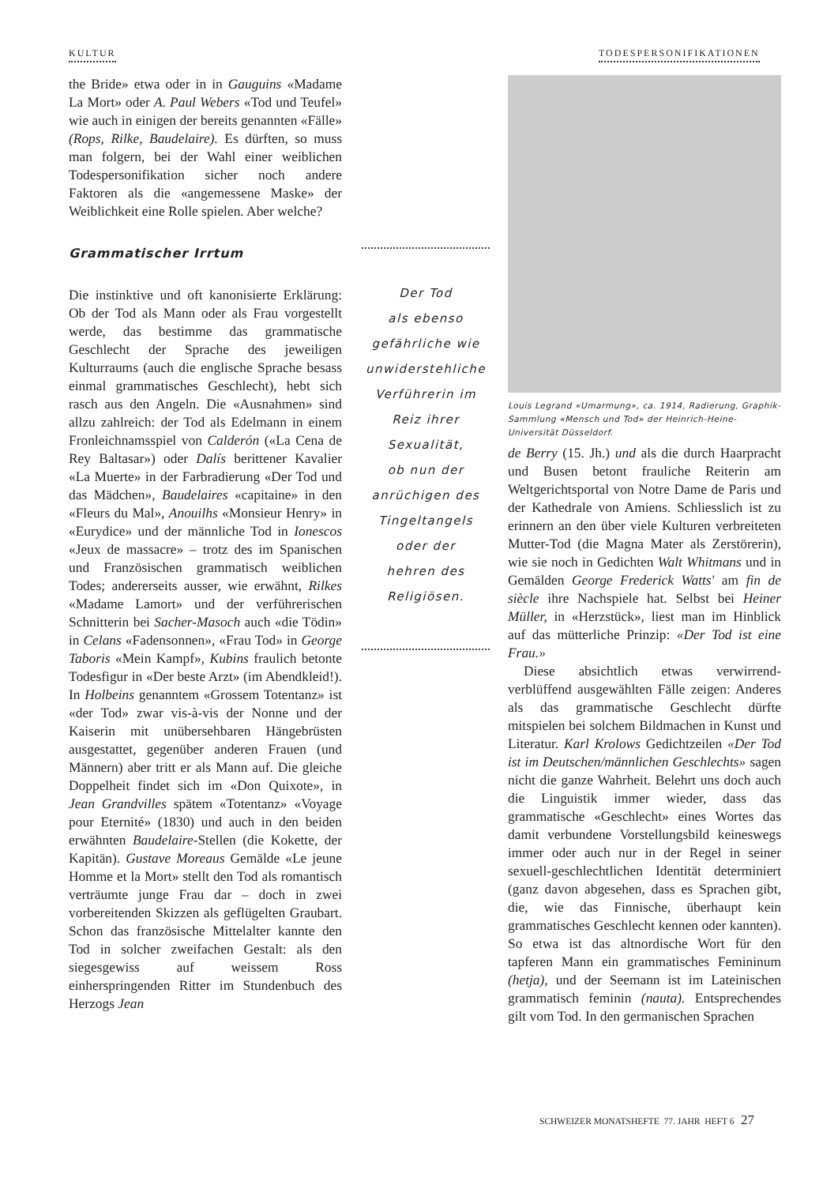KULTUR TODESPERSONIFIKATIONEN
the Bride» etwa oder in in Gauguins «Madame La Mort» oder A. Paul Webers «Tod und Teufel» wie auch in einigen der bereits genannten «Fälle» (Rops, Rilke, Baudelaire). Es dürften, so muss man folgern, bei der Wahl einer weiblichen Todespersonifikation sicher noch andere Faktoren als die «angemessene Maske» der Weiblichkeit eine Rolle spielen. Aber welche?
Grammatischer Irrtum
Die instinktive und oft kanonisierte Erklärung: Ob der Tod als Mann oder als Frau vorgestellt werde, das bestimme das grammatische Geschlecht der Sprache des jeweiligen Kulturraums (auch die englische Sprache besass einmal grammatisches Geschlecht), hebt sich rasch aus den Angeln. Die «Ausnahmen» sind allzu zahlreich: der Tod als Edelmann in einem Fronleichnamsspiel von Calderón («La Cena de Rey Baltasar») oder Dalís berittener Kavalier «La Muerte» in der Farbradierung «Der Tod und das Mädchen», Baudelaires «capitaine» in den «Fleurs du Mal», Anouilhs «Monsieur Henry» in «Eurydice» und der männliche Tod in Ionescos «Jeux de massacre» – trotz des im Spanischen und Französischen grammatisch weiblichen Todes; andererseits ausser, wie erwähnt, Rilkes «Madame Lamort» und der verführerischen Schnitterin bei Sacher-Masoch auch «die Tödin» in Celans «Fadensonnen», «Frau Tod» in George Taboris «Mein Kampf», Kubins fraulich betonte Todesfigur in «Der beste Arzt» (im Abendkleid!). In Holbeins genanntem «Grossem Totentanz» ist «der Tod» zwar vis-à-vis der Nonne und der Kaiserin mit unübersehbaren Hängebrüsten ausgestattet, gegenüber anderen Frauen (und Männern) aber tritt er als Mann auf. Die gleiche Doppelheit findet sich im «Don Quixote», in Jean Grandvilles spätem «Totentanz» «Voyage pour Eternité» (1830) und auch in den beiden erwähnten Baudelaire-Stellen (die Kokette, der Kapitän). Gustave Moreaus Gemälde «Le jeune Homme et la Mort» stellt den Tod als romantisch verträumte junge Frau dar – doch in zwei vorbereitenden Skizzen als geflügelten Graubart. Schon das französische Mittelalter kannte den Tod in solcher zweifachen Gestalt: als den siegesgewiss auf weissem Ross einherspringenden Ritter im Stundenbuch des Herzogs Jean
Der Tod
als ebenso
gefährliche wie
unwiderstehliche
Verführerin im
Reiz ihrer
Sexualität,
ob nun der
anrüchigen des
Tingeltangels
oder der
hehren des
Religiösen.
Louis Legrand «Umarmung», ca. 1914, Radierung, Graphik-Sammlung «Mensch und Tod» der Heinrich-Heine-Universität Düsseldorf.
de Berry (15. Jh.) und als die durch Haarpracht und Busen betont frauliche Reiterin am Weltgerichtsportal von Notre Dame de Paris und der Kathedrale von Amiens. Schliesslich ist zu erinnern an den über viele Kulturen verbreiteten Mutter-Tod (die Magna Mater als Zerstörerin), wie sie noch in Gedichten Walt Whitmans und in Gemälden George Frederick Watts' am fin de siècle ihre Nachspiele hat. Selbst bei Heiner Müller, in «Herzstück», liest man im Hinblick auf das mütterliche Prinzip: «Der Tod ist eine Frau.»
Diese absichtlich etwas verwirrend-verblüffend ausgewählten Fälle zeigen: Anderes als das grammatische Geschlecht dürfte mitspielen bei solchem Bildmachen in Kunst und Literatur. Karl Krolows Gedichtzeilen «Der Tod ist im Deutschen/männlichen Geschlechts» sagen nicht die ganze Wahrheit. Belehrt uns doch auch die Linguistik immer wieder, dass das grammatische «Geschlecht» eines Wortes das damit verbundene Vorstellungsbild keineswegs immer oder auch nur in der Regel in seiner sexuell-geschlechtlichen Identität determiniert (ganz davon abgesehen, dass es Sprachen gibt, die, wie das Finnische, überhaupt kein grammatisches Geschlecht kennen oder kannten). So etwa ist das altnordische Wort für den tapferen Mann ein grammatisches Femininum (hetja), und der Seemann ist im Lateinischen grammatisch feminin (nauta). Entsprechendes gilt vom Tod. In den germanischen Sprachen
SCHWEIZER MONATSHEFTE 77. JAHR HEFT 6 27